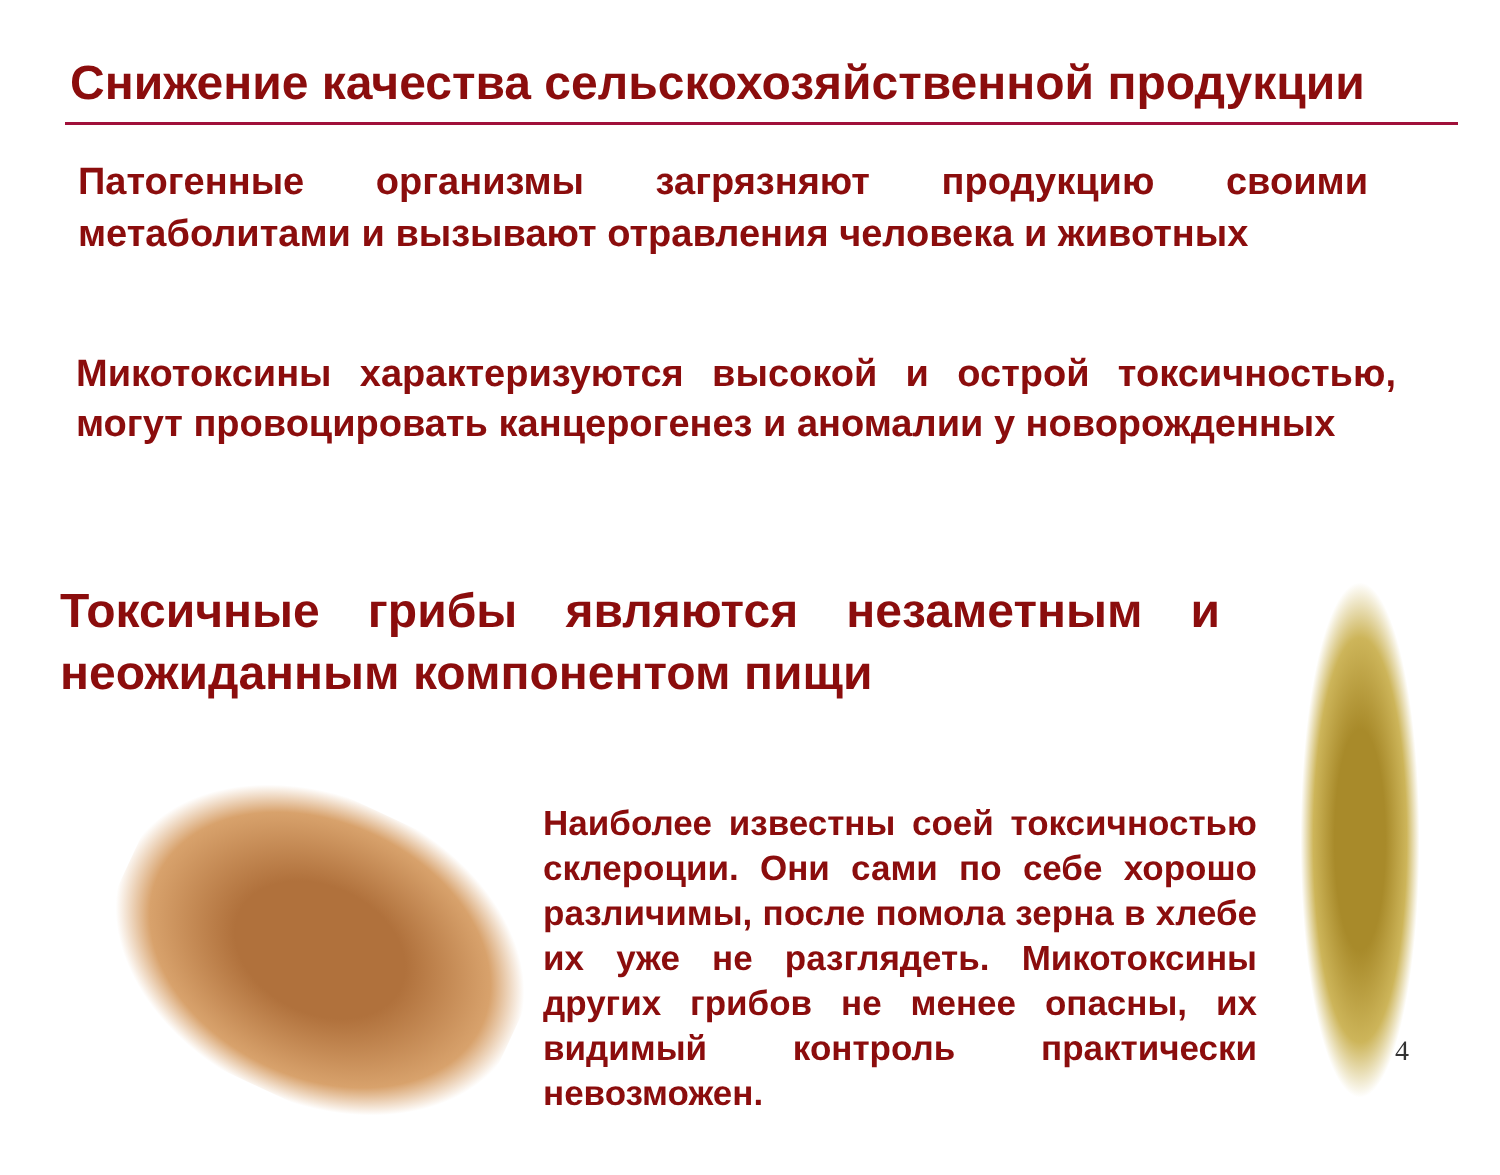Снижение качества сельскохозяйственной продукции
Патогенные организмы загрязняют продукцию своими метаболитами и вызывают отравления человека и животных
Микотоксины характеризуются высокой и острой токсичностью, могут провоцировать канцерогенез и аномалии у новорожденных
Токсичные грибы являются незаметным и неожиданным компонентом пищи
Наиболее известны соей токсичностью склероции. Они сами по себе хорошо различимы, после помола зерна в хлебе их уже не разглядеть. Микотоксины других грибов не менее опасны, их видимый контроль практически невозможен.
4